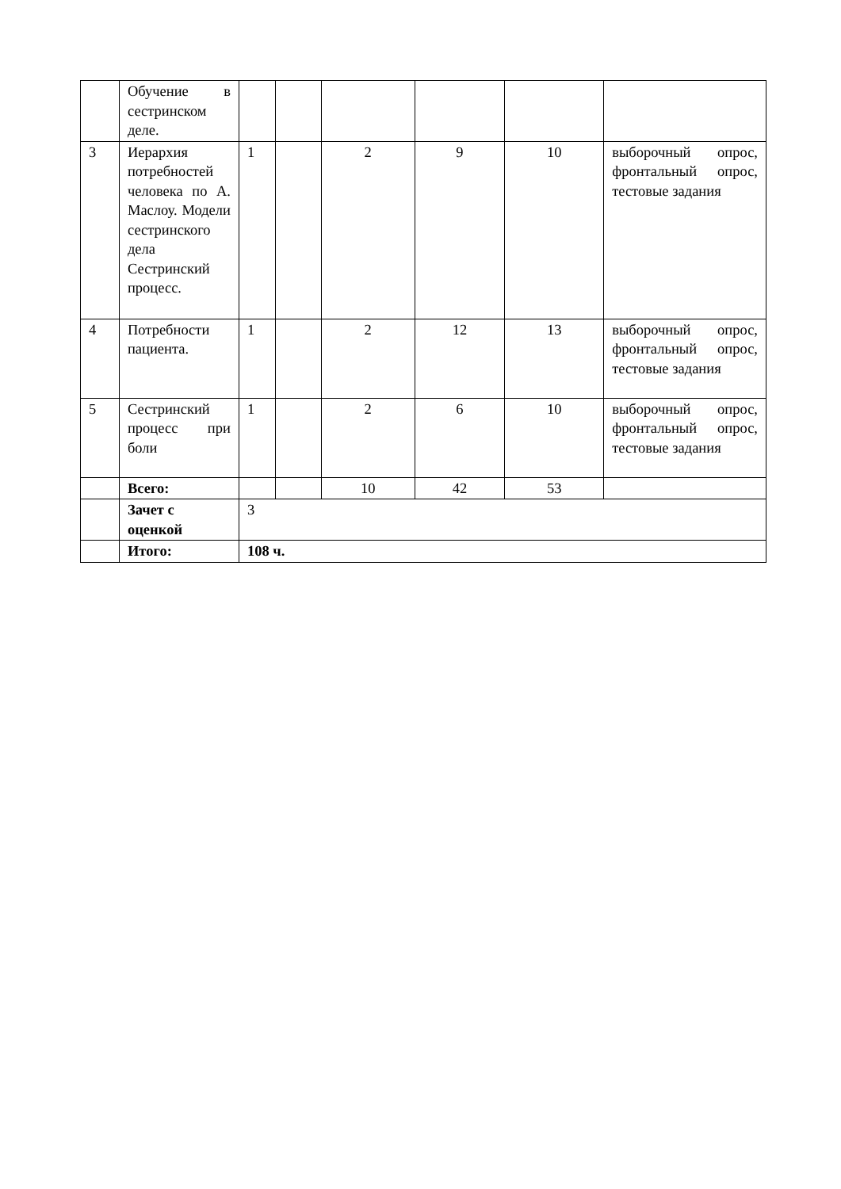| | Обучение в сестринском деле. | | | | | | |
| 3 | Иерархия потребностей человека по А. Маслоу. Модели сестринского дела Сестринский процесс. | 1 | | 2 | 9 | 10 | выборочный опрос, фронтальный опрос, тестовые задания |
| 4 | Потребности пациента. | 1 | | 2 | 12 | 13 | выборочный опрос, фронтальный опрос, тестовые задания |
| 5 | Сестринский процесс при боли | 1 | | 2 | 6 | 10 | выборочный опрос, фронтальный опрос, тестовые задания |
| | Всего: | | | 10 | 42 | 53 | |
| | Зачет с оценкой | 3 | | | | | |
| | Итого: | 108 ч. | | | | | |